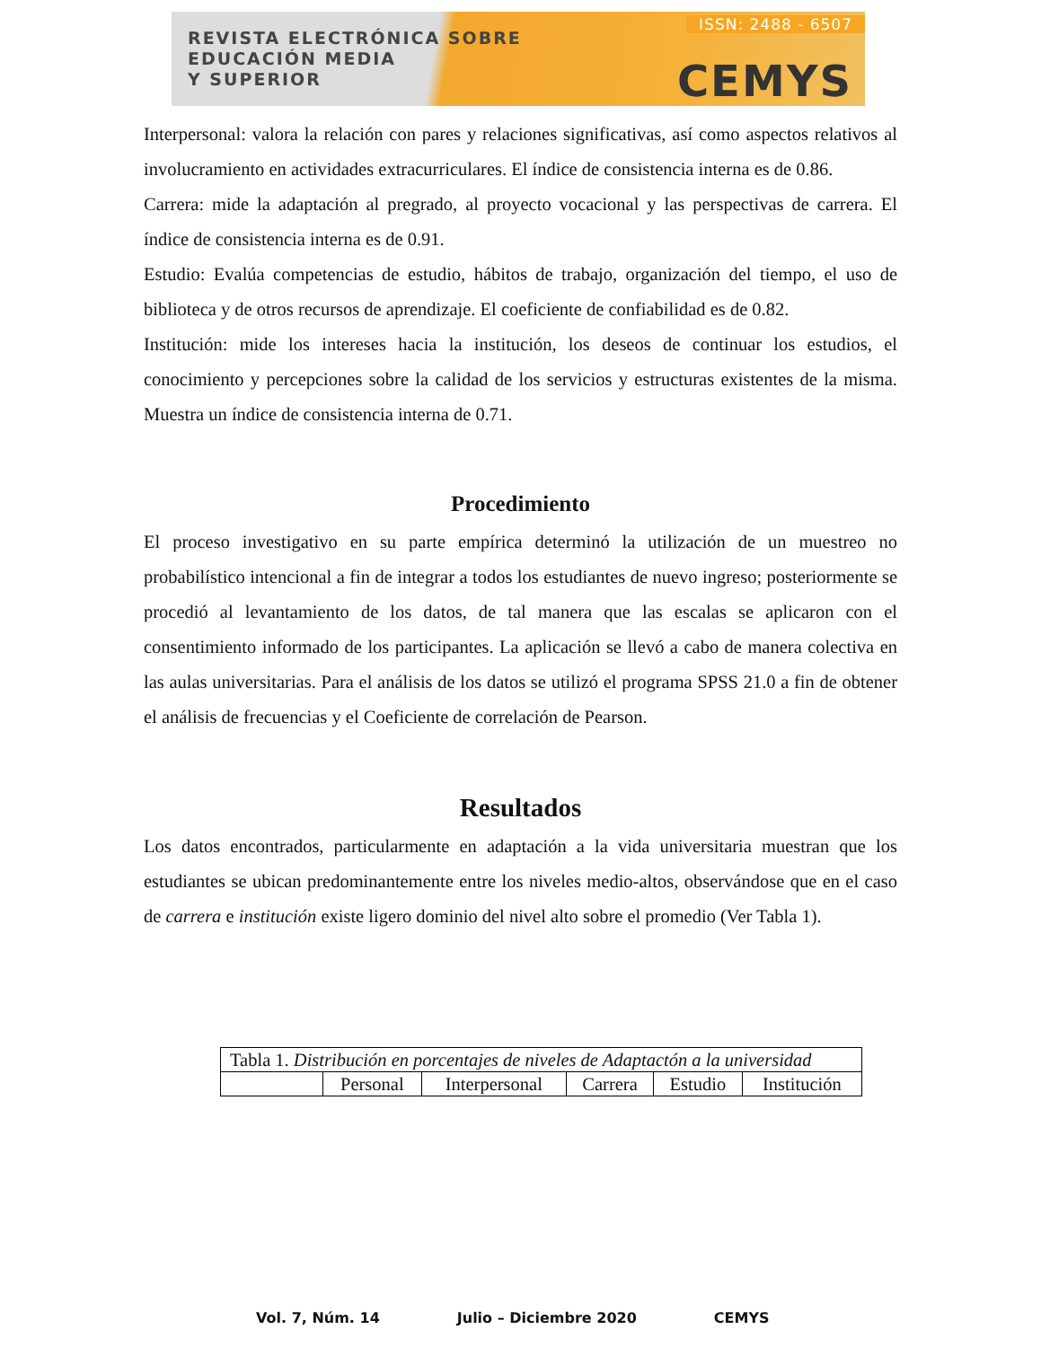REVISTA ELECTRÓNICA SOBRE
EDUCACIÓN MEDIA
Y SUPERIOR
ISSN: 2488 - 6507
CEMYS
Interpersonal: valora la relación con pares y relaciones significativas, así como aspectos relativos al involucramiento en actividades extracurriculares. El índice de consistencia interna es de 0.86.
Carrera: mide la adaptación al pregrado, al proyecto vocacional y las perspectivas de carrera. El índice de consistencia interna es de 0.91.
Estudio: Evalúa competencias de estudio, hábitos de trabajo, organización del tiempo, el uso de biblioteca y de otros recursos de aprendizaje. El coeficiente de confiabilidad es de 0.82.
Institución: mide los intereses hacia la institución, los deseos de continuar los estudios, el conocimiento y percepciones sobre la calidad de los servicios y estructuras existentes de la misma. Muestra un índice de consistencia interna de 0.71.
Procedimiento
El proceso investigativo en su parte empírica determinó la utilización de un muestreo no probabilístico intencional a fin de integrar a todos los estudiantes de nuevo ingreso; posteriormente se procedió al levantamiento de los datos, de tal manera que las escalas se aplicaron con el consentimiento informado de los participantes. La aplicación se llevó a cabo de manera colectiva en las aulas universitarias. Para el análisis de los datos se utilizó el programa SPSS 21.0 a fin de obtener el análisis de frecuencias y el Coeficiente de correlación de Pearson.
Resultados
Los datos encontrados, particularmente en adaptación a la vida universitaria muestran que los estudiantes se ubican predominantemente entre los niveles medio-altos, observándose que en el caso de carrera e institución existe ligero dominio del nivel alto sobre el promedio (Ver Tabla 1).
| Tabla 1. Distribución en porcentajes de niveles de Adaptactón a la universidad | | | | | |
| | Personal | Interpersonal | Carrera | Estudio | Institución |
Vol. 7, Núm. 14 Julio – Diciembre 2020 CEMYS